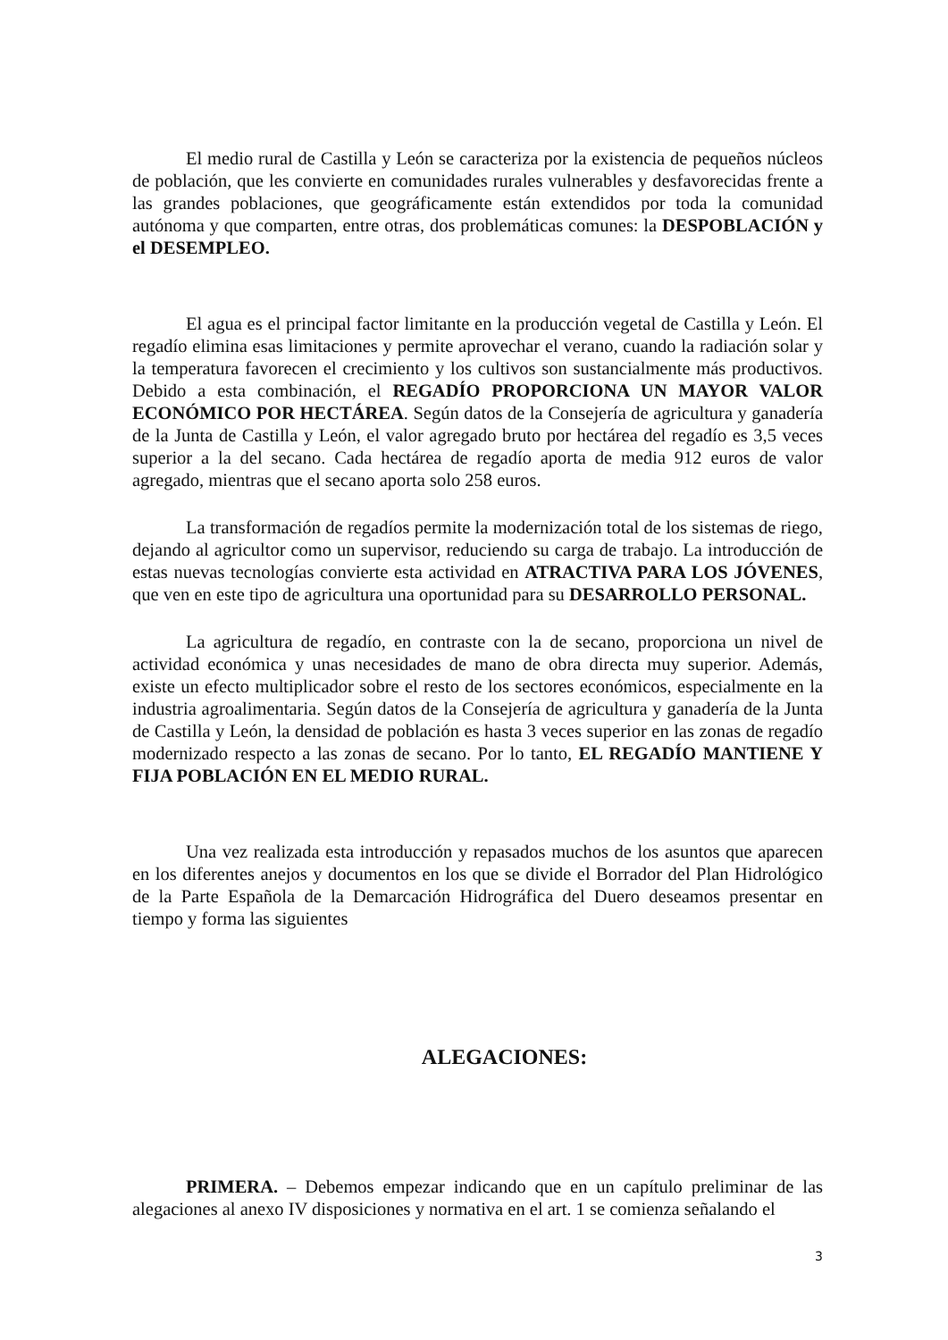El medio rural de Castilla y León se caracteriza por la existencia de pequeños núcleos de población, que les convierte en comunidades rurales vulnerables y desfavorecidas frente a las grandes poblaciones, que geográficamente están extendidos por toda la comunidad autónoma y que comparten, entre otras, dos problemáticas comunes: la DESPOBLACIÓN y el DESEMPLEO.
El agua es el principal factor limitante en la producción vegetal de Castilla y León. El regadío elimina esas limitaciones y permite aprovechar el verano, cuando la radiación solar y la temperatura favorecen el crecimiento y los cultivos son sustancialmente más productivos. Debido a esta combinación, el REGADÍO PROPORCIONA UN MAYOR VALOR ECONÓMICO POR HECTÁREA. Según datos de la Consejería de agricultura y ganadería de la Junta de Castilla y León, el valor agregado bruto por hectárea del regadío es 3,5 veces superior a la del secano. Cada hectárea de regadío aporta de media 912 euros de valor agregado, mientras que el secano aporta solo 258 euros.
La transformación de regadíos permite la modernización total de los sistemas de riego, dejando al agricultor como un supervisor, reduciendo su carga de trabajo. La introducción de estas nuevas tecnologías convierte esta actividad en ATRACTIVA PARA LOS JÓVENES, que ven en este tipo de agricultura una oportunidad para su DESARROLLO PERSONAL.
La agricultura de regadío, en contraste con la de secano, proporciona un nivel de actividad económica y unas necesidades de mano de obra directa muy superior. Además, existe un efecto multiplicador sobre el resto de los sectores económicos, especialmente en la industria agroalimentaria. Según datos de la Consejería de agricultura y ganadería de la Junta de Castilla y León, la densidad de población es hasta 3 veces superior en las zonas de regadío modernizado respecto a las zonas de secano. Por lo tanto, EL REGADÍO MANTIENE Y FIJA POBLACIÓN EN EL MEDIO RURAL.
Una vez realizada esta introducción y repasados muchos de los asuntos que aparecen en los diferentes anejos y documentos en los que se divide el Borrador del Plan Hidrológico de la Parte Española de la Demarcación Hidrográfica del Duero deseamos presentar en tiempo y forma las siguientes
ALEGACIONES:
PRIMERA. – Debemos empezar indicando que en un capítulo preliminar de las alegaciones al anexo IV disposiciones y normativa en el art. 1 se comienza señalando el
3